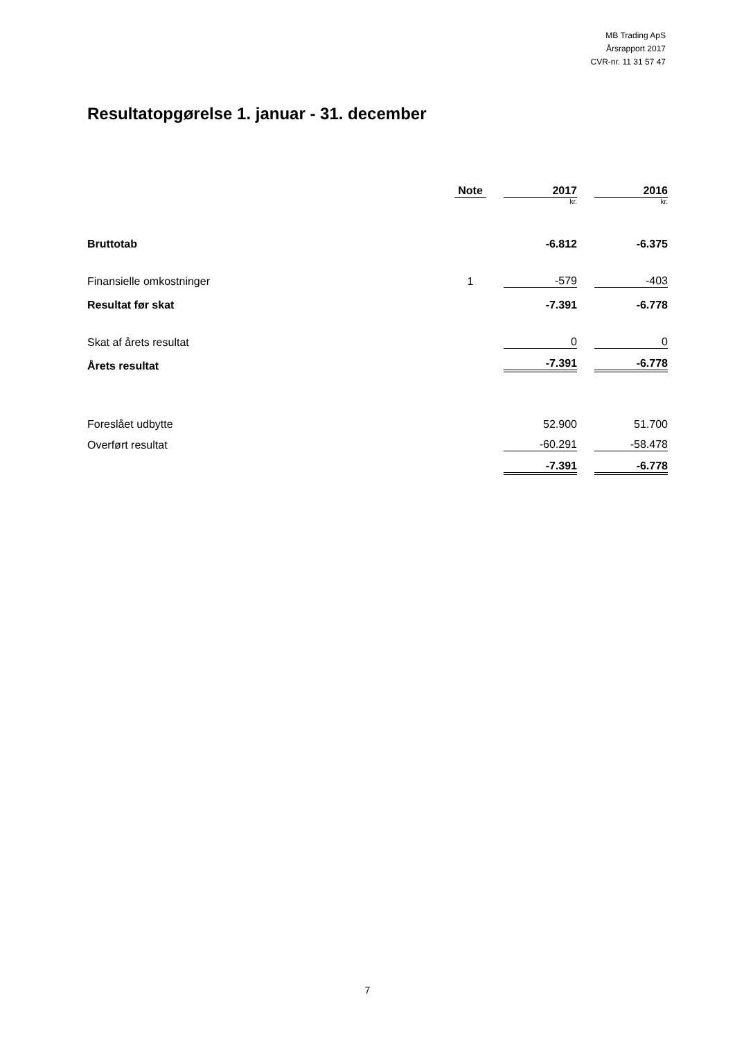MB Trading ApS
Årsrapport 2017
CVR-nr. 11 31 57 47
Resultatopgørelse 1. januar - 31. december
| | Note | | 2017 | | 2016 |
| --- | --- | --- | --- | --- | --- |
| | | | kr. | | kr. |
| Bruttotab | | | -6.812 | | -6.375 |
| Finansielle omkostninger | 1 | | -579 | | -403 |
| Resultat før skat | | | -7.391 | | -6.778 |
| Skat af årets resultat | | | 0 | | 0 |
| Årets resultat | | | -7.391 | | -6.778 |
| Foreslået udbytte | | | 52.900 | | 51.700 |
| Overført resultat | | | -60.291 | | -58.478 |
| | | | -7.391 | | -6.778 |
7